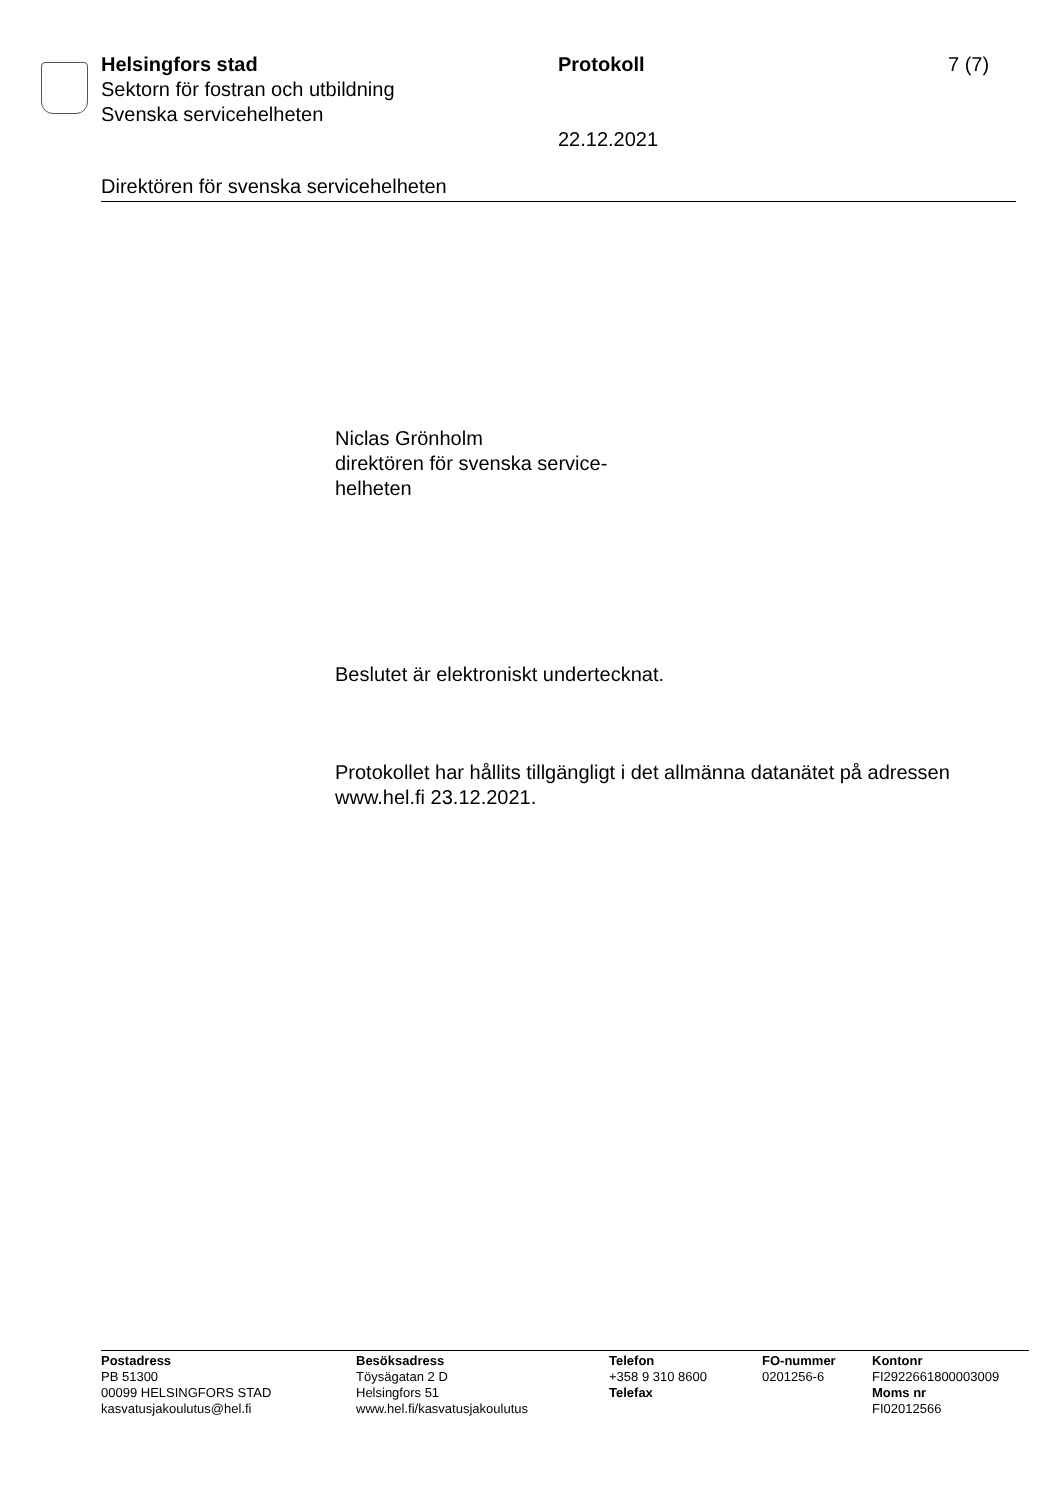Helsingfors stad
Sektorn för fostran och utbildning
Svenska servicehelheten
Protokoll
22.12.2021
7 (7)
Direktören för svenska servicehelheten
Niclas Grönholm
direktören för svenska service-
helheten
Beslutet är elektroniskt undertecknat.
Protokollet har hållits tillgängligt i det allmänna datanätet på adressen
www.hel.fi 23.12.2021.
Postadress
PB 51300
00099 HELSINGFORS STAD
kasvatusjakoulutus@hel.fi
Besöksadress
Töysägatan 2 D
Helsingfors 51
www.hel.fi/kasvatusjakoulutus
Telefon
+358 9 310 8600
Telefax
FO-nummer
0201256-6
Kontonr
FI2922661800003009
Moms nr
FI02012566